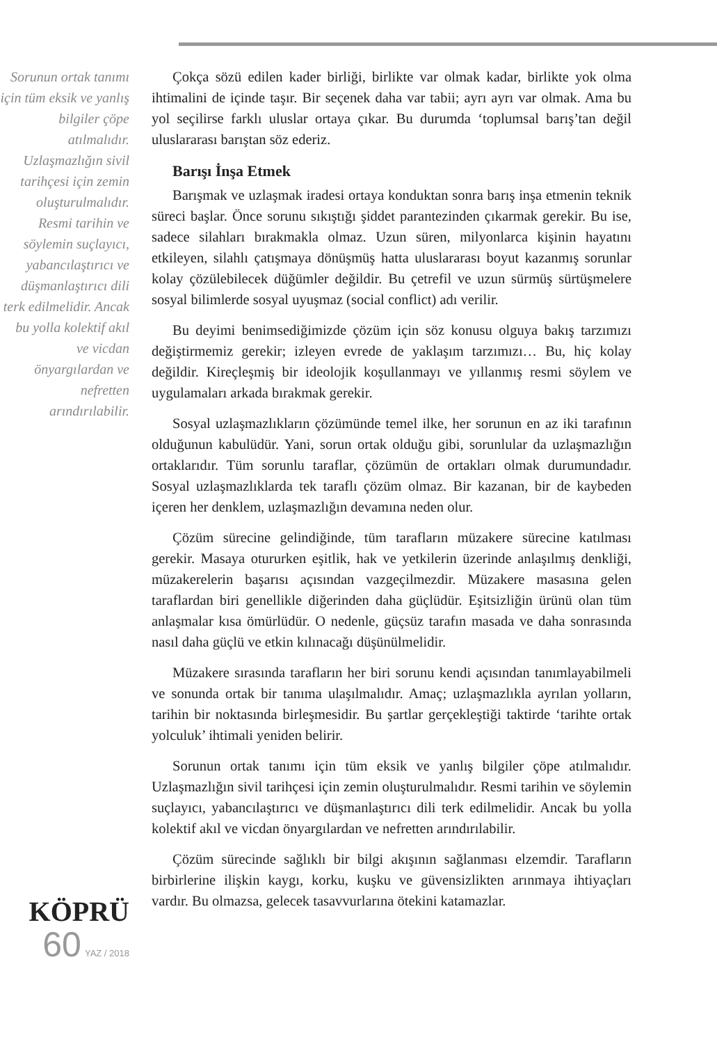Sorunun ortak tanımı için tüm eksik ve yanlış bilgiler çöpe atılmalıdır. Uzlaşmazlığın sivil tarihçesi için zemin oluşturulmalıdır. Resmi tarihin ve söylemin suçlayıcı, yabancılaştırıcı ve düşmanlaştırıcı dili terk edilmelidir. Ancak bu yolla kolektif akıl ve vicdan önyargılardan ve nefretten arındırılabilir.
KÖPRÜ
60 YAZ / 2018
Çokça sözü edilen kader birliği, birlikte var olmak kadar, birlikte yok olma ihtimalini de içinde taşır. Bir seçenek daha var tabii; ayrı ayrı var olmak. Ama bu yol seçilirse farklı uluslar ortaya çıkar. Bu durumda ‘toplumsal barış’tan değil uluslararası barıştan söz ederiz.
Barışı İnşa Etmek
Barışmak ve uzlaşmak iradesi ortaya konduktan sonra barış inşa etmenin teknik süreci başlar. Önce sorunu sıkıştığı şiddet parantezinden çıkarmak gerekir. Bu ise, sadece silahları bırakmakla olmaz. Uzun süren, milyonlarca kişinin hayatını etkileyen, silahlı çatışmaya dönüşmüş hatta uluslararası boyut kazanmış sorunlar kolay çözülebilecek düğümler değildir. Bu çetrefil ve uzun sürmüş sürtüşmelere sosyal bilimlerde sosyal uyuşmaz (social conflict) adı verilir.
Bu deyimi benimsediğimizde çözüm için söz konusu olguya bakış tarzımızı değiştirmemiz gerekir; izleyen evrede de yaklaşım tarzımızı… Bu, hiç kolay değildir. Kireçleşmiş bir ideolojik koşullanmayı ve yıllanmış resmi söylem ve uygulamaları arkada bırakmak gerekir.
Sosyal uzlaşmazlıkların çözümünde temel ilke, her sorunun en az iki tarafının olduğunun kabulüdür. Yani, sorun ortak olduğu gibi, sorunlular da uzlaşmazlığın ortaklarıdır. Tüm sorunlu taraflar, çözümün de ortakları olmak durumundadır. Sosyal uzlaşmazlıklarda tek taraflı çözüm olmaz. Bir kazanan, bir de kaybeden içeren her denklem, uzlaşmazlığın devamına neden olur.
Çözüm sürecine gelindiğinde, tüm tarafların müzakere sürecine katılması gerekir. Masaya otururken eşitlik, hak ve yetkilerin üzerinde anlaşılmış denkliği, müzakerelerin başarısı açısından vazgeçilmezdir. Müzakere masasına gelen taraflardan biri genellikle diğerinden daha güçlüdür. Eşitsizliğin ürünü olan tüm anlaşmalar kısa ömürlüdür. O nedenle, güçsüz tarafın masada ve daha sonrasında nasıl daha güçlü ve etkin kılınacağı düşünülmelidir.
Müzakere sırasında tarafların her biri sorunu kendi açısından tanımlayabilmeli ve sonunda ortak bir tanıma ulaşılmalıdır. Amaç; uzlaşmazlıkla ayrılan yolların, tarihin bir noktasında birleşmesidir. Bu şartlar gerçekleştiği taktirde ‘tarihte ortak yolculuk’ ihtimali yeniden belirir.
Sorunun ortak tanımı için tüm eksik ve yanlış bilgiler çöpe atılmalıdır. Uzlaşmazlığın sivil tarihçesi için zemin oluşturulmalıdır. Resmi tarihin ve söylemin suçlayıcı, yabancılaştırıcı ve düşmanlaştırıcı dili terk edilmelidir. Ancak bu yolla kolektif akıl ve vicdan önyargılardan ve nefretten arındırılabilir.
Çözüm sürecinde sağlıklı bir bilgi akışının sağlanması elzemdir. Tarafların birbirlerine ilişkin kaygı, korku, kuşku ve güvensizlikten arınmaya ihtiyaçları vardır. Bu olmazsa, gelecek tasavvurlarına ötekini katamazlar.